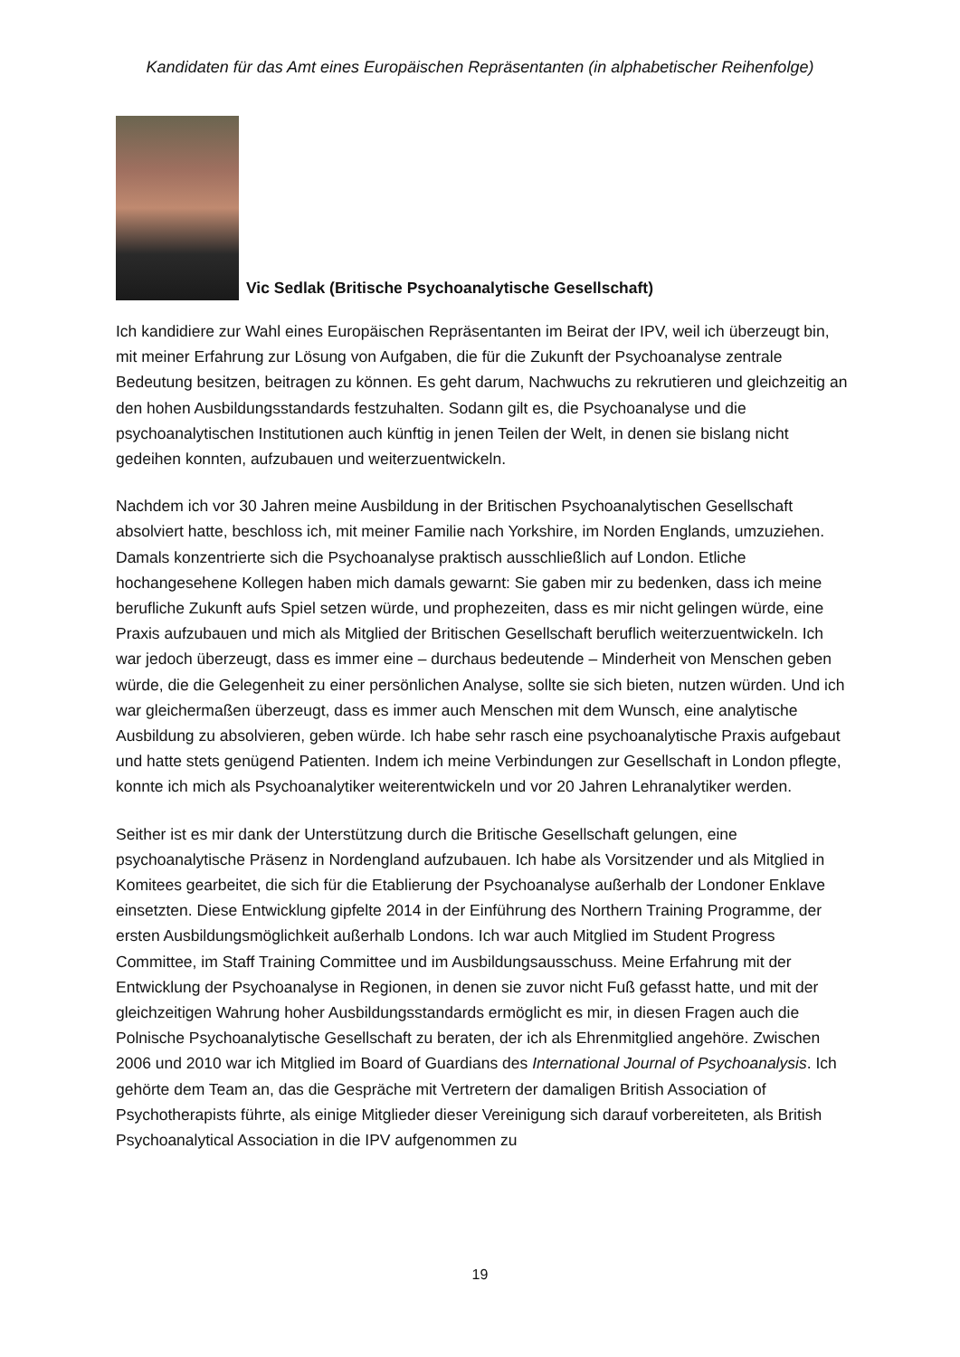Kandidaten für das Amt eines Europäischen Repräsentanten (in alphabetischer Reihenfolge)
Vic Sedlak (Britische Psychoanalytische Gesellschaft)
Ich kandidiere zur Wahl eines Europäischen Repräsentanten im Beirat der IPV, weil ich überzeugt bin, mit meiner Erfahrung zur Lösung von Aufgaben, die für die Zukunft der Psychoanalyse zentrale Bedeutung besitzen, beitragen zu können. Es geht darum, Nachwuchs zu rekrutieren und gleichzeitig an den hohen Ausbildungsstandards festzuhalten. Sodann gilt es, die Psychoanalyse und die psychoanalytischen Institutionen auch künftig in jenen Teilen der Welt, in denen sie bislang nicht gedeihen konnten, aufzubauen und weiterzuentwickeln.
Nachdem ich vor 30 Jahren meine Ausbildung in der Britischen Psychoanalytischen Gesellschaft absolviert hatte, beschloss ich, mit meiner Familie nach Yorkshire, im Norden Englands, umzuziehen. Damals konzentrierte sich die Psychoanalyse praktisch ausschließlich auf London. Etliche hochangesehene Kollegen haben mich damals gewarnt: Sie gaben mir zu bedenken, dass ich meine berufliche Zukunft aufs Spiel setzen würde, und prophezeiten, dass es mir nicht gelingen würde, eine Praxis aufzubauen und mich als Mitglied der Britischen Gesellschaft beruflich weiterzuentwickeln. Ich war jedoch überzeugt, dass es immer eine – durchaus bedeutende – Minderheit von Menschen geben würde, die die Gelegenheit zu einer persönlichen Analyse, sollte sie sich bieten, nutzen würden. Und ich war gleichermaßen überzeugt, dass es immer auch Menschen mit dem Wunsch, eine analytische Ausbildung zu absolvieren, geben würde. Ich habe sehr rasch eine psychoanalytische Praxis aufgebaut und hatte stets genügend Patienten. Indem ich meine Verbindungen zur Gesellschaft in London pflegte, konnte ich mich als Psychoanalytiker weiterentwickeln und vor 20 Jahren Lehranalytiker werden.
Seither ist es mir dank der Unterstützung durch die Britische Gesellschaft gelungen, eine psychoanalytische Präsenz in Nordengland aufzubauen. Ich habe als Vorsitzender und als Mitglied in Komitees gearbeitet, die sich für die Etablierung der Psychoanalyse außerhalb der Londoner Enklave einsetzten. Diese Entwicklung gipfelte 2014 in der Einführung des Northern Training Programme, der ersten Ausbildungsmöglichkeit außerhalb Londons. Ich war auch Mitglied im Student Progress Committee, im Staff Training Committee und im Ausbildungsausschuss. Meine Erfahrung mit der Entwicklung der Psychoanalyse in Regionen, in denen sie zuvor nicht Fuß gefasst hatte, und mit der gleichzeitigen Wahrung hoher Ausbildungsstandards ermöglicht es mir, in diesen Fragen auch die Polnische Psychoanalytische Gesellschaft zu beraten, der ich als Ehrenmitglied angehöre. Zwischen 2006 und 2010 war ich Mitglied im Board of Guardians des International Journal of Psychoanalysis. Ich gehörte dem Team an, das die Gespräche mit Vertretern der damaligen British Association of Psychotherapists führte, als einige Mitglieder dieser Vereinigung sich darauf vorbereiteten, als British Psychoanalytical Association in die IPV aufgenommen zu
19